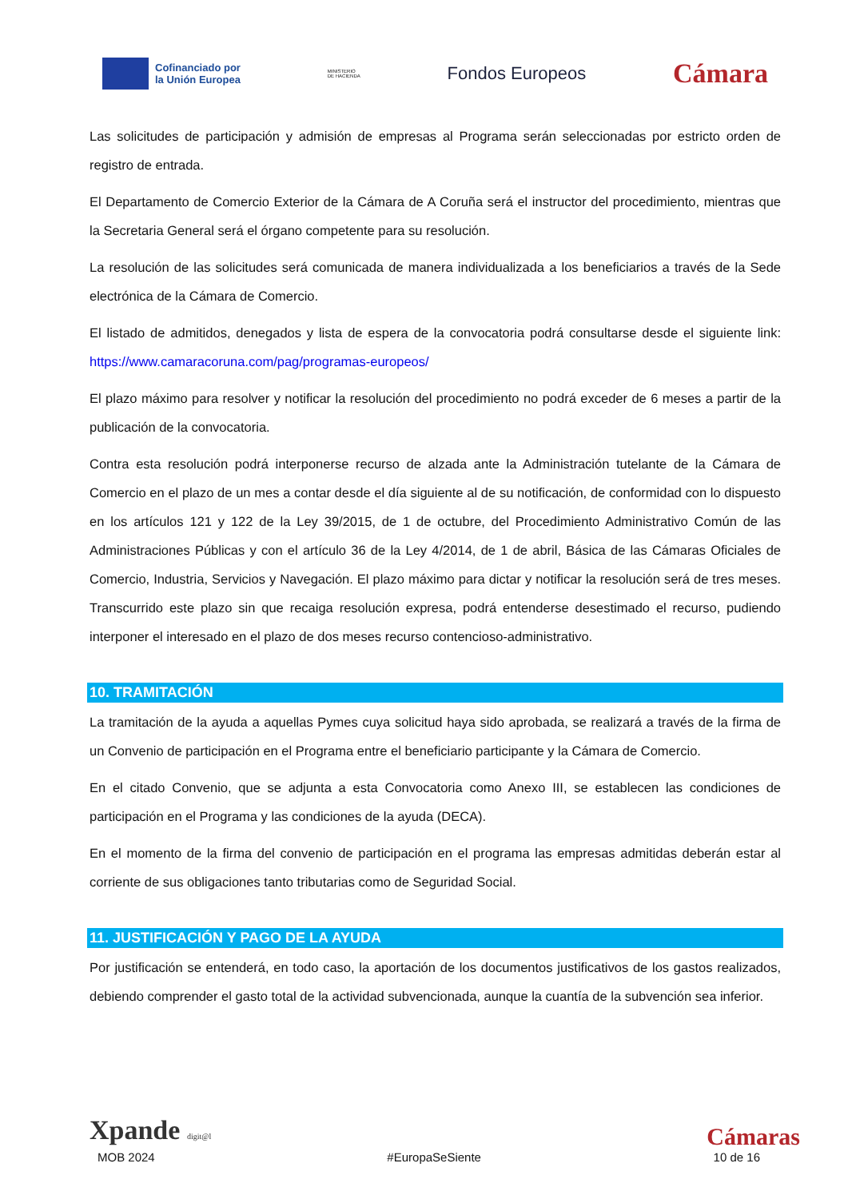Cofinanciado por
la Unión Europea
MINISTERIO
DE HACIENDA
Fondos Europeos
Cámara
Las solicitudes de participación y admisión de empresas al Programa serán seleccionadas por estricto orden de registro de entrada.
El Departamento de Comercio Exterior de la Cámara de A Coruña será el instructor del procedimiento, mientras que la Secretaria General será el órgano competente para su resolución.
La resolución de las solicitudes será comunicada de manera individualizada a los beneficiarios a través de la Sede electrónica de la Cámara de Comercio.
El listado de admitidos, denegados y lista de espera de la convocatoria podrá consultarse desde el siguiente link: https://www.camaracoruna.com/pag/programas-europeos/
El plazo máximo para resolver y notificar la resolución del procedimiento no podrá exceder de 6 meses a partir de la publicación de la convocatoria.
Contra esta resolución podrá interponerse recurso de alzada ante la Administración tutelante de la Cámara de Comercio en el plazo de un mes a contar desde el día siguiente al de su notificación, de conformidad con lo dispuesto en los artículos 121 y 122 de la Ley 39/2015, de 1 de octubre, del Procedimiento Administrativo Común de las Administraciones Públicas y con el artículo 36 de la Ley 4/2014, de 1 de abril, Básica de las Cámaras Oficiales de Comercio, Industria, Servicios y Navegación. El plazo máximo para dictar y notificar la resolución será de tres meses. Transcurrido este plazo sin que recaiga resolución expresa, podrá entenderse desestimado el recurso, pudiendo interponer el interesado en el plazo de dos meses recurso contencioso-administrativo.
10. TRAMITACIÓN
La tramitación de la ayuda a aquellas Pymes cuya solicitud haya sido aprobada, se realizará a través de la firma de un Convenio de participación en el Programa entre el beneficiario participante y la Cámara de Comercio.
En el citado Convenio, que se adjunta a esta Convocatoria como Anexo III, se establecen las condiciones de participación en el Programa y las condiciones de la ayuda (DECA).
En el momento de la firma del convenio de participación en el programa las empresas admitidas deberán estar al corriente de sus obligaciones tanto tributarias como de Seguridad Social.
11. JUSTIFICACIÓN Y PAGO DE LA AYUDA
Por justificación se entenderá, en todo caso, la aportación de los documentos justificativos de los gastos realizados, debiendo comprender el gasto total de la actividad subvencionada, aunque la cuantía de la subvención sea inferior.
Xpande digit@l
Cámaras
MOB 2024 #EuropaSeSiente 10 de 16